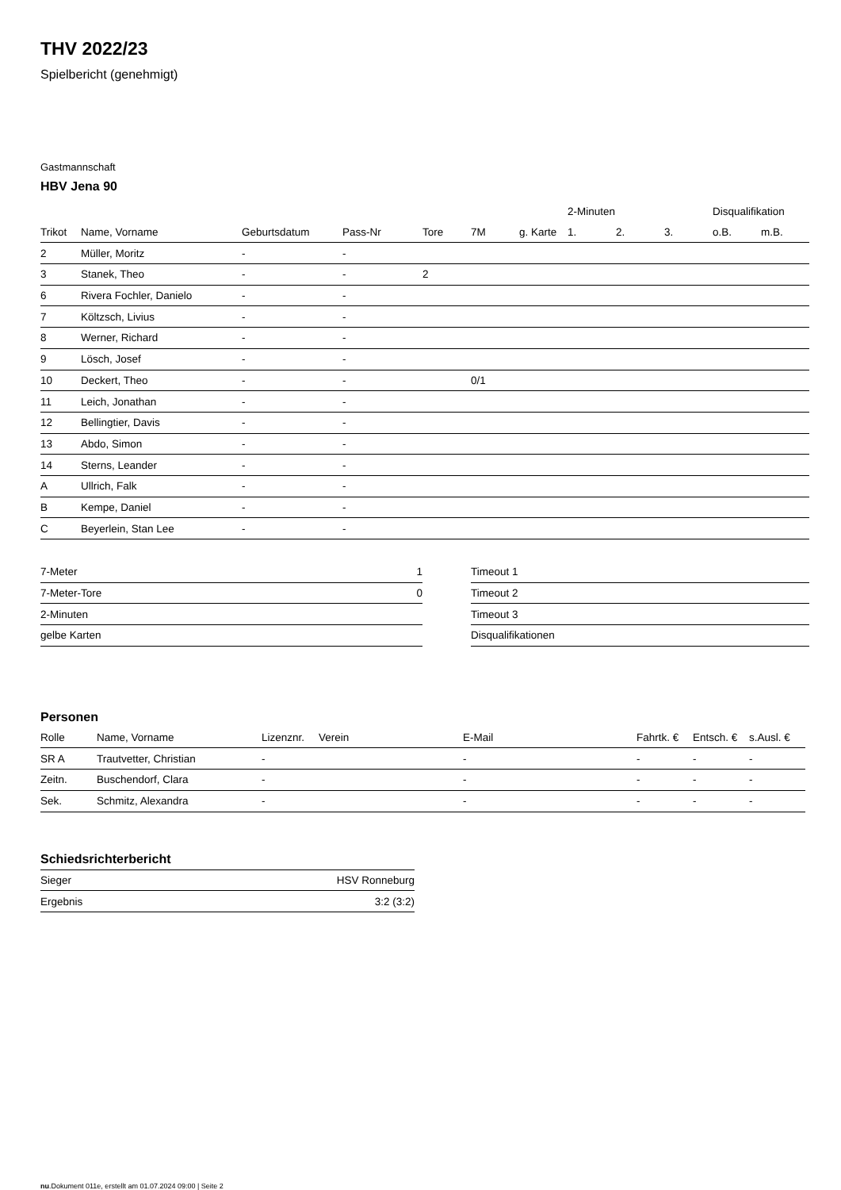THV 2022/23
Spielbericht (genehmigt)
Gastmannschaft
HBV Jena 90
| | | | | | | | 2-Minuten | | | Disqualifikation | |
| --- | --- | --- | --- | --- | --- | --- | --- | --- | --- | --- | --- |
| Trikot | Name, Vorname | Geburtsdatum | Pass-Nr | Tore | 7M | g. Karte | 1. | 2. | 3. | o.B. | m.B. |
| 2 | Müller, Moritz | - | - | | | | | | | | |
| 3 | Stanek, Theo | - | - | 2 | | | | | | | |
| 6 | Rivera Fochler, Danielo | - | - | | | | | | | | |
| 7 | Költzsch, Livius | - | - | | | | | | | | |
| 8 | Werner, Richard | - | - | | | | | | | | |
| 9 | Lösch, Josef | - | - | | | | | | | | |
| 10 | Deckert, Theo | - | - | | 0/1 | | | | | | |
| 11 | Leich, Jonathan | - | - | | | | | | | | |
| 12 | Bellingtier, Davis | - | - | | | | | | | | |
| 13 | Abdo, Simon | - | - | | | | | | | | |
| 14 | Sterns, Leander | - | - | | | | | | | | |
| A | Ullrich, Falk | - | - | | | | | | | | |
| B | Kempe, Daniel | - | - | | | | | | | | |
| C | Beyerlein, Stan Lee | - | - | | | | | | | | |
| 7-Meter | 1 |
| 7-Meter-Tore | 0 |
| 2-Minuten | |
| gelbe Karten | |
| Timeout 1 |
| Timeout 2 |
| Timeout 3 |
| Disqualifikationen |
Personen
| Rolle | Name, Vorname | Lizenznr. | Verein | E-Mail | Fahrtk. € | Entsch. € | s.Ausl. € |
| --- | --- | --- | --- | --- | --- | --- | --- |
| SR A | Trautvetter, Christian | - | | - | - | - | - |
| Zeitn. | Buschendorf, Clara | - | | - | - | - | - |
| Sek. | Schmitz, Alexandra | - | | - | - | - | - |
Schiedsrichterbericht
| Sieger | HSV Ronneburg |
| Ergebnis | 3:2 (3:2) |
nu.Dokument 011e, erstellt am 01.07.2024 09:00 | Seite 2